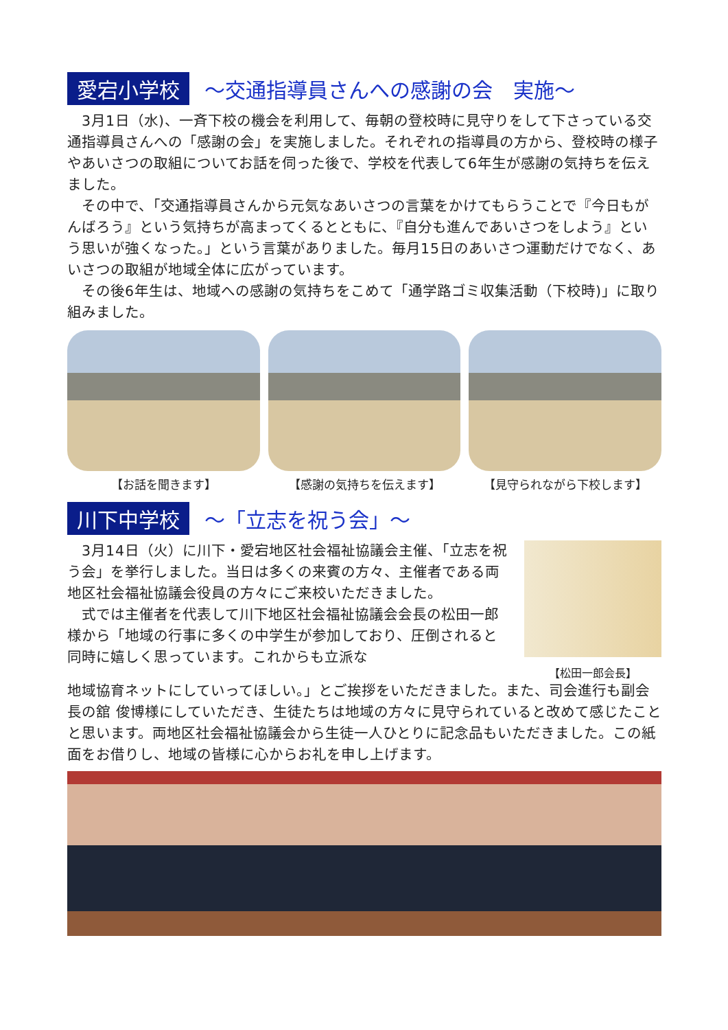愛宕小学校 ～交通指導員さんへの感謝の会　実施～
　3月1日（水)、一斉下校の機会を利用して、毎朝の登校時に見守りをして下さっている交通指導員さんへの「感謝の会」を実施しました。それぞれの指導員の方から、登校時の様子やあいさつの取組についてお話を伺った後で、学校を代表して6年生が感謝の気持ちを伝えました。
　その中で、「交通指導員さんから元気なあいさつの言葉をかけてもらうことで『今日もがんばろう』という気持ちが高まってくるとともに、『自分も進んであいさつをしよう』という思いが強くなった。」という言葉がありました。毎月15日のあいさつ運動だけでなく、あいさつの取組が地域全体に広がっています。
　その後6年生は、地域への感謝の気持ちをこめて「通学路ゴミ収集活動（下校時)」に取り組みました。
【お話を聞きます】 【感謝の気持ちを伝えます】 【見守られながら下校します】
川下中学校 ～「立志を祝う会」～
　3月14日（火）に川下・愛宕地区社会福祉協議会主催、「立志を祝う会」を挙行しました。当日は多くの来賓の方々、主催者である両地区社会福祉協議会役員の方々にご来校いただきました。
　式では主催者を代表して川下地区社会福祉協議会会長の松田一郎様から「地域の行事に多くの中学生が参加しており、圧倒されると同時に嬉しく思っています。これからも立派な
【松田一郎会長】
地域協育ネットにしていってほしい。」とご挨拶をいただきました。また、司会進行も副会長の舘 俊博様にしていただき、生徒たちは地域の方々に見守られていると改めて感じたことと思います。両地区社会福祉協議会から生徒一人ひとりに記念品もいただきました。この紙面をお借りし、地域の皆様に心からお礼を申し上げます。